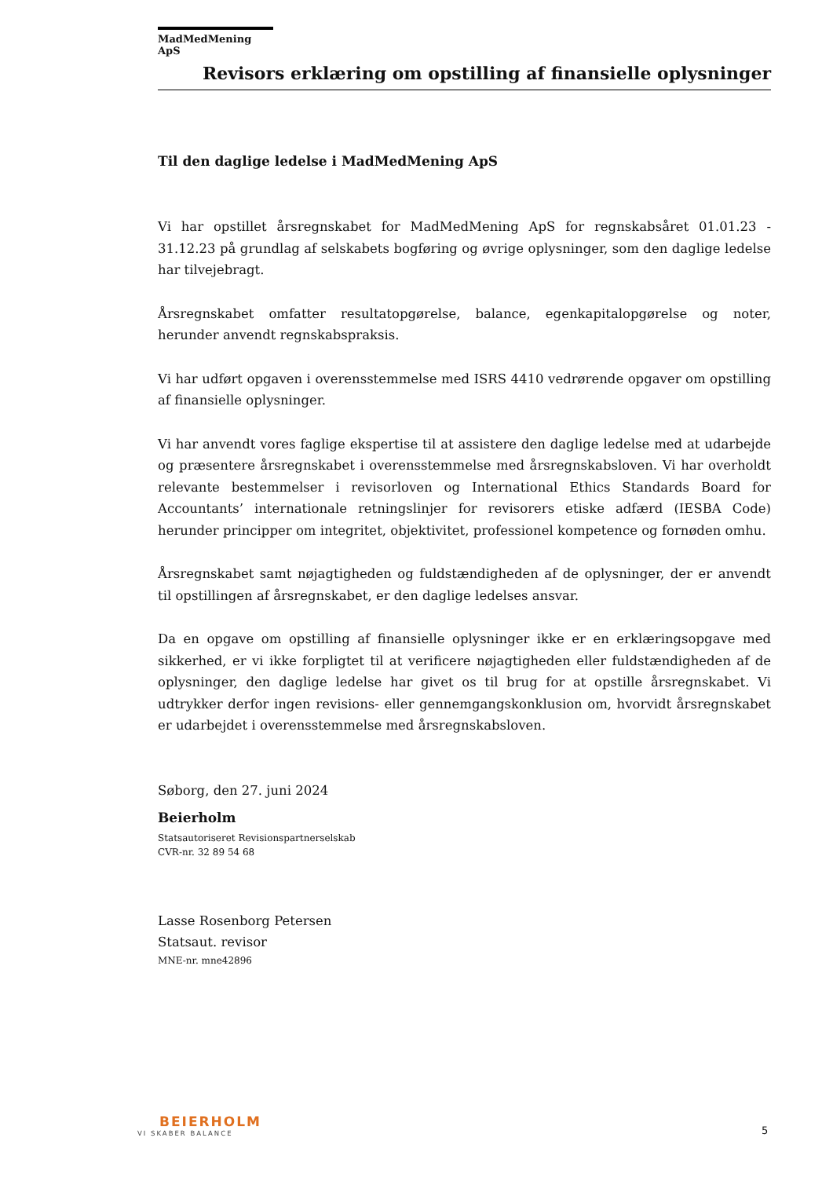MadMedMening ApS
Revisors erklæring om opstilling af finansielle oplysninger
Til den daglige ledelse i MadMedMening ApS
Vi har opstillet årsregnskabet for MadMedMening ApS for regnskabsåret 01.01.23 - 31.12.23 på grundlag af selskabets bogføring og øvrige oplysninger, som den daglige ledelse har tilvejebragt.
Årsregnskabet omfatter resultatopgørelse, balance, egenkapitalopgørelse og noter, herunder anvendt regnskabspraksis.
Vi har udført opgaven i overensstemmelse med ISRS 4410 vedrørende opgaver om opstilling af finansielle oplysninger.
Vi har anvendt vores faglige ekspertise til at assistere den daglige ledelse med at udarbejde og præsentere årsregnskabet i overensstemmelse med årsregnskabsloven. Vi har overholdt relevante bestemmelser i revisorloven og International Ethics Standards Board for Accountants’ internationale retningslinjer for revisorers etiske adfærd (IESBA Code) herunder principper om integritet, objektivitet, professionel kompetence og fornøden omhu.
Årsregnskabet samt nøjagtigheden og fuldstændigheden af de oplysninger, der er anvendt til opstillingen af årsregnskabet, er den daglige ledelses ansvar.
Da en opgave om opstilling af finansielle oplysninger ikke er en erklæringsopgave med sikkerhed, er vi ikke forpligtet til at verificere nøjagtigheden eller fuldstændigheden af de oplysninger, den daglige ledelse har givet os til brug for at opstille årsregnskabet. Vi udtrykker derfor ingen revisions- eller gennemgangskonklusion om, hvorvidt årsregnskabet er udarbejdet i overensstemmelse med årsregnskabsloven.
Søborg, den 27. juni 2024
Beierholm
Statsautoriseret Revisionspartnerselskab
CVR-nr. 32 89 54 68
Lasse Rosenborg Petersen
Statsaut. revisor
MNE-nr. mne42896
BEIERHOLM
VI SKABER BALANCE
5